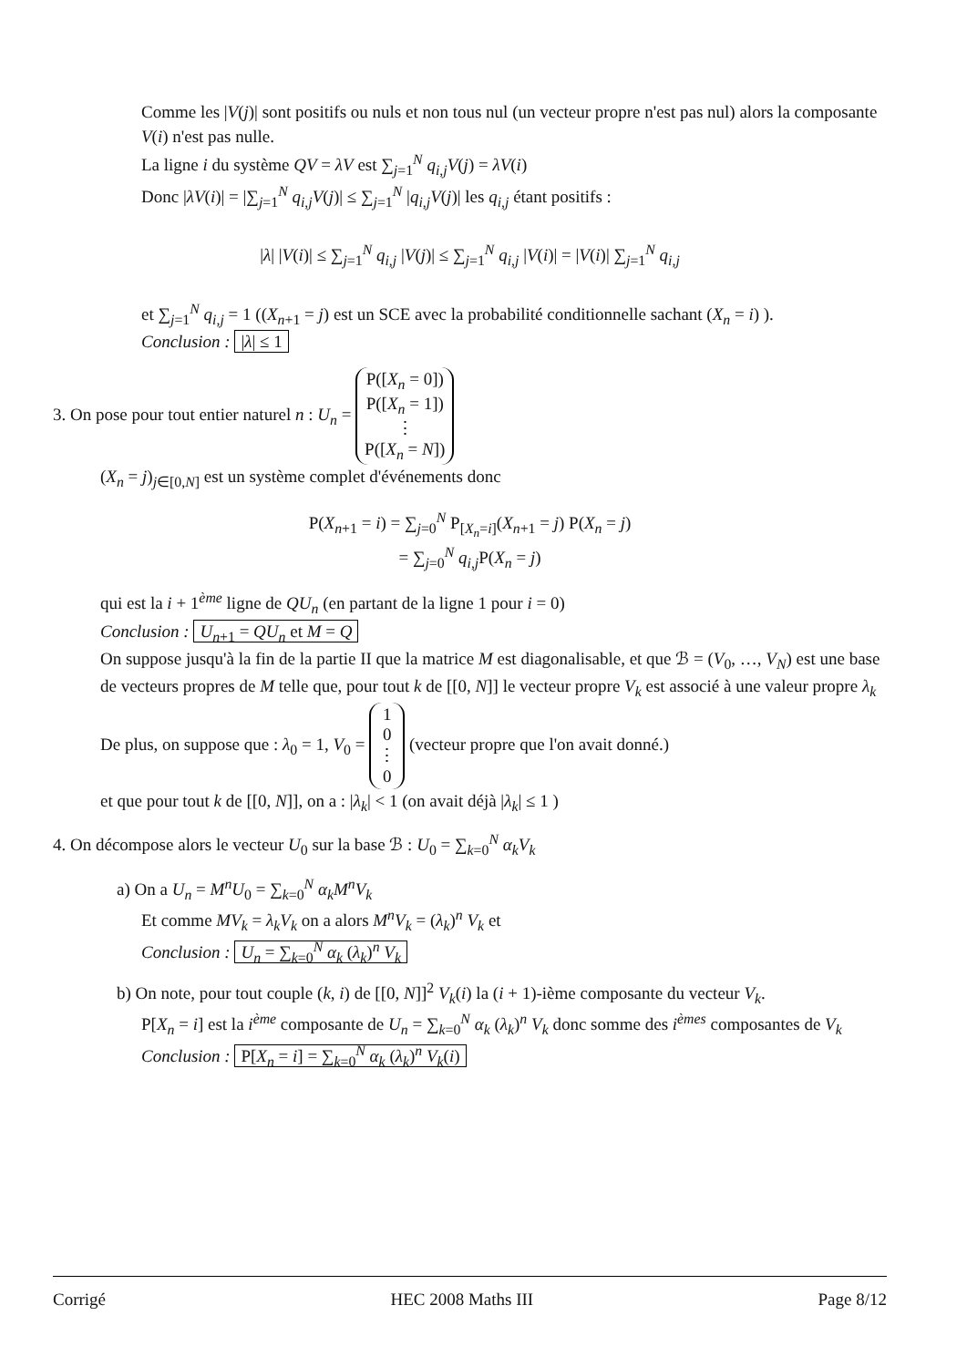Comme les |V(j)| sont positifs ou nuls et non tous nul (un vecteur propre n'est pas nul) alors la composante V(i) n'est pas nulle.
La ligne i du système QV = λV est ∑<sub>j=1</sub><sup>N</sup> q<sub>i,j</sub>V(j) = λV(i)
Donc |λV(i)| = |∑<sub>j=1</sub><sup>N</sup> q<sub>i,j</sub>V(j)| ≤ ∑<sub>j=1</sub><sup>N</sup> |q<sub>i,j</sub>V(j)| les q<sub>i,j</sub> étant positifs :
|λ| |V(i)| ≤ ∑<sub>j=1</sub><sup>N</sup> q<sub>i,j</sub> |V(j)| ≤ ∑<sub>j=1</sub><sup>N</sup> q<sub>i,j</sub> |V(i)| = |V(i)| ∑<sub>j=1</sub><sup>N</sup> q<sub>i,j</sub>
et ∑<sub>j=1</sub><sup>N</sup> q<sub>i,j</sub> = 1 ((X<sub>n+1</sub> = j) est un SCE avec la probabilité conditionnelle sachant (X<sub>n</sub> = i) ).
Conclusion : |λ| ≤ 1
3. On pose pour tout entier naturel n : U<sub>n</sub> = P([X<sub>n</sub> = 0])
P([X<sub>n</sub> = 1])
⋮
P([X<sub>n</sub> = N])
(X<sub>n</sub> = j)<sub>j∈[0,N]</sub> est un système complet d'événements donc
P(X<sub>n+1</sub> = i) = ∑<sub>j=0</sub><sup>N</sup> P<sub>[X<sub>n</sub>=i]</sub>(X<sub>n+1</sub> = j) P(X<sub>n</sub> = j)
= ∑<sub>j=0</sub><sup>N</sup> q<sub>i,j</sub>P(X<sub>n</sub> = j)
qui est la i + 1<sup>ème</sup> ligne de QU<sub>n</sub> (en partant de la ligne 1 pour i = 0)
Conclusion : U<sub>n+1</sub> = QU<sub>n</sub> et M = Q
On suppose jusqu'à la fin de la partie II que la matrice M est diagonalisable, et que ℬ = (V<sub>0</sub>, …, V<sub>N</sub>) est une base de vecteurs propres de M telle que, pour tout k de [[0, N]] le vecteur propre V<sub>k</sub> est associé à une valeur propre λ<sub>k</sub>
De plus, on suppose que : λ<sub>0</sub> = 1, V<sub>0</sub> = 1
0
⋮
0 (vecteur propre que l'on avait donné.)
et que pour tout k de [[0, N]], on a : |λ<sub>k</sub>| < 1 (on avait déjà |λ<sub>k</sub>| ≤ 1 )
4. On décompose alors le vecteur U<sub>0</sub> sur la base ℬ : U<sub>0</sub> = ∑<sub>k=0</sub><sup>N</sup> α<sub>k</sub>V<sub>k</sub>
a) On a U<sub>n</sub> = M<sup>n</sup>U<sub>0</sub> = ∑<sub>k=0</sub><sup>N</sup> α<sub>k</sub>M<sup>n</sup>V<sub>k</sub>
Et comme MV<sub>k</sub> = λ<sub>k</sub>V<sub>k</sub> on a alors M<sup>n</sup>V<sub>k</sub> = (λ<sub>k</sub>)<sup>n</sup> V<sub>k</sub> et
Conclusion : U<sub>n</sub> = ∑<sub>k=0</sub><sup>N</sup> α<sub>k</sub> (λ<sub>k</sub>)<sup>n</sup> V<sub>k</sub>
b) On note, pour tout couple (k, i) de [[0, N]]<sup>2</sup> V<sub>k</sub>(i) la (i + 1)-ième composante du vecteur V<sub>k</sub>.
P[X<sub>n</sub> = i] est la i<sup>ème</sup> composante de U<sub>n</sub> = ∑<sub>k=0</sub><sup>N</sup> α<sub>k</sub> (λ<sub>k</sub>)<sup>n</sup> V<sub>k</sub> donc somme des i<sup>èmes</sup> composantes de V<sub>k</sub>
Conclusion : P[X<sub>n</sub> = i] = ∑<sub>k=0</sub><sup>N</sup> α<sub>k</sub> (λ<sub>k</sub>)<sup>n</sup> V<sub>k</sub>(i)
Corrigé HEC 2008 Maths III Page 8/12